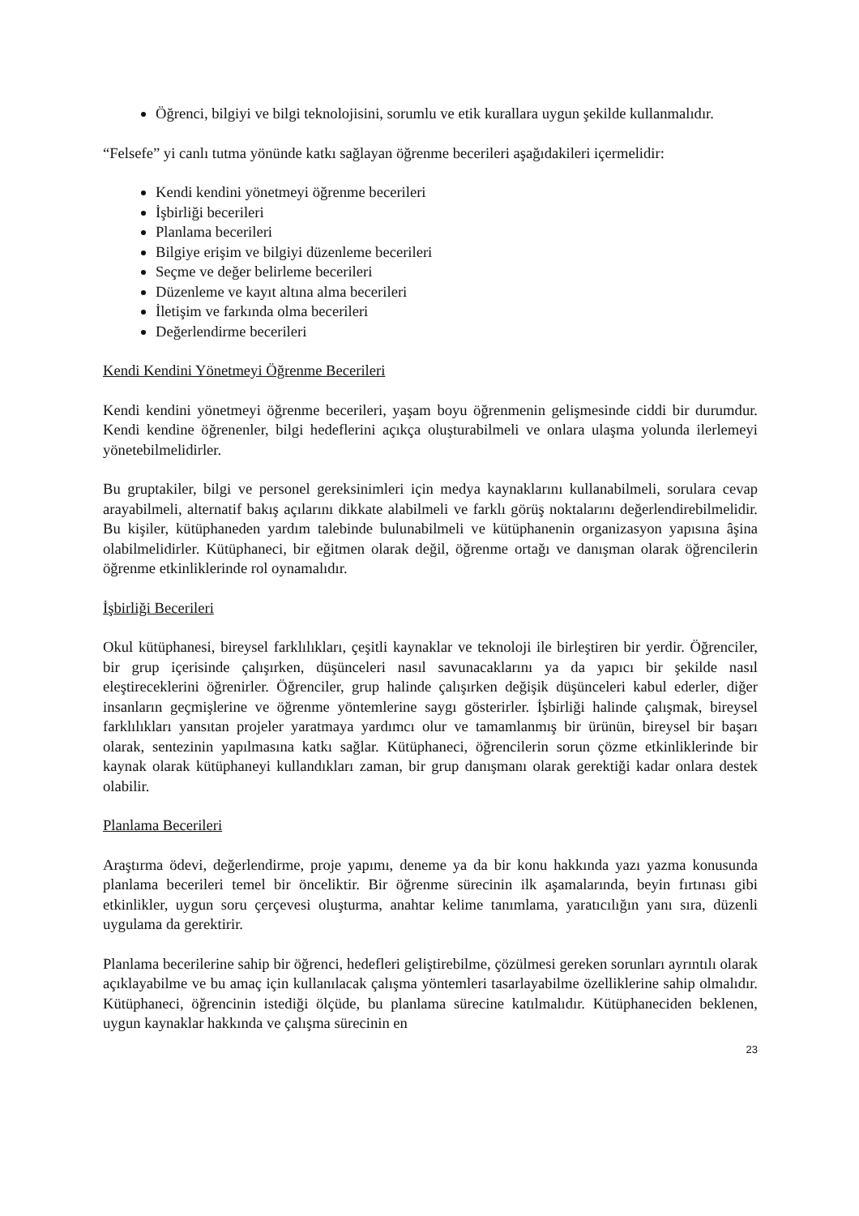Öğrenci, bilgiyi ve bilgi teknolojisini, sorumlu ve etik kurallara uygun şekilde kullanmalıdır.
“Felsefe” yi canlı tutma yönünde katkı sağlayan öğrenme becerileri aşağıdakileri içermelidir:
Kendi kendini yönetmeyi öğrenme becerileri
İşbirliği becerileri
Planlama becerileri
Bilgiye erişim ve bilgiyi düzenleme becerileri
Seçme ve değer belirleme becerileri
Düzenleme ve kayıt altına alma becerileri
İletişim ve farkında olma becerileri
Değerlendirme becerileri
Kendi Kendini Yönetmeyi Öğrenme Becerileri
Kendi kendini yönetmeyi öğrenme becerileri, yaşam boyu öğrenmenin gelişmesinde ciddi bir durumdur. Kendi kendine öğrenenler, bilgi hedeflerini açıkça oluşturabilmeli ve onlara ulaşma yolunda ilerlemeyi yönetebilmelidirler.
Bu gruptakiler, bilgi ve personel gereksinimleri için medya kaynaklarını kullanabilmeli, sorulara cevap arayabilmeli, alternatif bakış açılarını dikkate alabilmeli ve farklı görüş noktalarını değerlendirebilmelidir. Bu kişiler, kütüphaneden yardım talebinde bulunabilmeli ve kütüphanenin organizasyon yapısına âşina olabilmelidirler. Kütüphaneci, bir eğitmen olarak değil, öğrenme ortağı ve danışman olarak öğrencilerin öğrenme etkinliklerinde rol oynamalıdır.
İşbirliği Becerileri
Okul kütüphanesi, bireysel farklılıkları, çeşitli kaynaklar ve teknoloji ile birleştiren bir yerdir. Öğrenciler, bir grup içerisinde çalışırken, düşünceleri nasıl savunacaklarını ya da yapıcı bir şekilde nasıl eleştireceklerini öğrenirler. Öğrenciler, grup halinde çalışırken değişik düşünceleri kabul ederler, diğer insanların geçmişlerine ve öğrenme yöntemlerine saygı gösterirler. İşbirliği halinde çalışmak, bireysel farklılıkları yansıtan projeler yaratmaya yardımcı olur ve tamamlanmış bir ürünün, bireysel bir başarı olarak, sentezinin yapılmasına katkı sağlar. Kütüphaneci, öğrencilerin sorun çözme etkinliklerinde bir kaynak olarak kütüphaneyi kullandıkları zaman, bir grup danışmanı olarak gerektiği kadar onlara destek olabilir.
Planlama Becerileri
Araştırma ödevi, değerlendirme, proje yapımı, deneme ya da bir konu hakkında yazı yazma konusunda planlama becerileri temel bir önceliktir. Bir öğrenme sürecinin ilk aşamalarında, beyin fırtınası gibi etkinlikler, uygun soru çerçevesi oluşturma, anahtar kelime tanımlama, yaratıcılığın yanı sıra, düzenli uygulama da gerektirir.
Planlama becerilerine sahip bir öğrenci, hedefleri geliştirebilme, çözülmesi gereken sorunları ayrıntılı olarak açıklayabilme ve bu amaç için kullanılacak çalışma yöntemleri tasarlayabilme özelliklerine sahip olmalıdır. Kütüphaneci, öğrencinin istediği ölçüde, bu planlama sürecine katılmalıdır. Kütüphaneciden beklenen, uygun kaynaklar hakkında ve çalışma sürecinin en
23